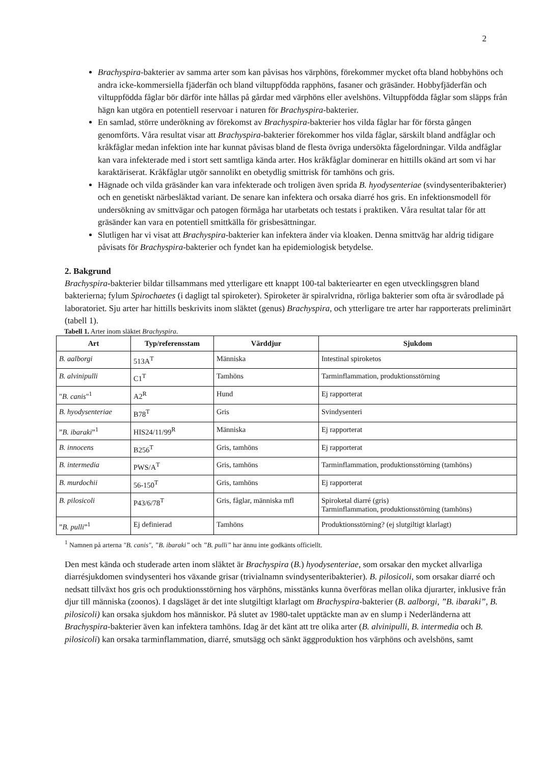2
Brachyspira-bakterier av samma arter som kan påvisas hos värphöns, förekommer mycket ofta bland hobbyhöns och andra icke-kommersiella fjäderfän och bland viltuppfödda rapphöns, fasaner och gräsänder. Hobbyfjäderfän och viltuppfödda fåglar bör därför inte hållas på gårdar med värphöns eller avelshöns. Viltuppfödda fåglar som släpps från hägn kan utgöra en potentiell reservoar i naturen för Brachyspira-bakterier.
En samlad, större underökning av förekomst av Brachyspira-bakterier hos vilda fåglar har för första gången genomförts. Våra resultat visar att Brachyspira-bakterier förekommer hos vilda fåglar, särskilt bland andfåglar och kråkfåglar medan infektion inte har kunnat påvisas bland de flesta övriga undersökta fågelordningar. Vilda andfåglar kan vara infekterade med i stort sett samtliga kända arter. Hos kråkfåglar dominerar en hittills okänd art som vi har karaktäriserat. Kråkfåglar utgör sannolikt en obetydlig smittrisk för tamhöns och gris.
Hägnade och vilda gräsänder kan vara infekterade och troligen även sprida B. hyodysenteriae (svindysenteribakterier) och en genetiskt närbesläktad variant. De senare kan infektera och orsaka diarré hos gris. En infektionsmodell för undersökning av smittvägar och patogen förmåga har utarbetats och testats i praktiken. Våra resultat talar för att gräsänder kan vara en potentiell smittkälla för grisbesättningar.
Slutligen har vi visat att Brachyspira-bakterier kan infektera änder via kloaken. Denna smittväg har aldrig tidigare påvisats för Brachyspira-bakterier och fyndet kan ha epidemiologisk betydelse.
2. Bakgrund
Brachyspira-bakterier bildar tillsammans med ytterligare ett knappt 100-tal bakteriearter en egen utvecklingsgren bland bakterierna; fylum Spirochaetes (i dagligt tal spiroketer). Spiroketer är spiralvridna, rörliga bakterier som ofta är svårodlade på laboratoriet. Sju arter har hittills beskrivits inom släktet (genus) Brachyspira, och ytterligare tre arter har rapporterats preliminärt (tabell 1).
Tabell 1. Arter inom släktet Brachyspira.
| Art | Typ/referensstam | Värddjur | Sjukdom |
| --- | --- | --- | --- |
| B. aalborgi | 513A<sup>T</sup> | Människa | Intestinal spiroketos |
| B. alvinipulli | C1<sup>T</sup> | Tamhöns | Tarminflammation, produktionsstörning |
| " B. canis "<sup>1</sup> | A2<sup>R</sup> | Hund | Ej rapporterat |
| B. hyodysenteriae | B78<sup>T</sup> | Gris | Svindysenteri |
| ” B. ibaraki ”<sup>1</sup> | HIS24/11/99<sup>R</sup> | Människa | Ej rapporterat |
| B. innocens | B256<sup>T</sup> | Gris, tamhöns | Ej rapporterat |
| B. intermedia | PWS/A<sup>T</sup> | Gris, tamhöns | Tarminflammation, produktionsstörning (tamhöns) |
| B. murdochii | 56-150<sup>T</sup> | Gris, tamhöns | Ej rapporterat |
| B. pilosicoli | P43/6/78<sup>T</sup> | Gris, fåglar, människa mfl | Spiroketal diarré (gris) Tarminflammation, produktionsstörning (tamhöns) |
| ” B. pulli ”<sup>1</sup> | Ej definierad | Tamhöns | Produktionsstörning? (ej slutgiltigt klarlagt) |
<sup>1</sup> Namnen på arterna "B. canis", ”B. ibaraki” och ”B. pulli” har ännu inte godkänts officiellt.
Den mest kända och studerade arten inom släktet är Brachyspira (B.) hyodysenteriae, som orsakar den mycket allvarliga diarrésjukdomen svindysenteri hos växande grisar (trivialnamn svindysenteribakterier). B. pilosicoli, som orsakar diarré och nedsatt tillväxt hos gris och produktionsstörning hos värphöns, misstänks kunna överföras mellan olika djurarter, inklusive från djur till människa (zoonos). I dagsläget är det inte slutgiltigt klarlagt om Brachyspira-bakterier (B. aalborgi, ”B. ibaraki”, B. pilosicoli) kan orsaka sjukdom hos människor. På slutet av 1980-talet upptäckte man av en slump i Nederländerna att Brachyspira-bakterier även kan infektera tamhöns. Idag är det känt att tre olika arter (B. alvinipulli, B. intermedia och B. pilosicoli) kan orsaka tarminflammation, diarré, smutsägg och sänkt äggproduktion hos värphöns och avelshöns, samt